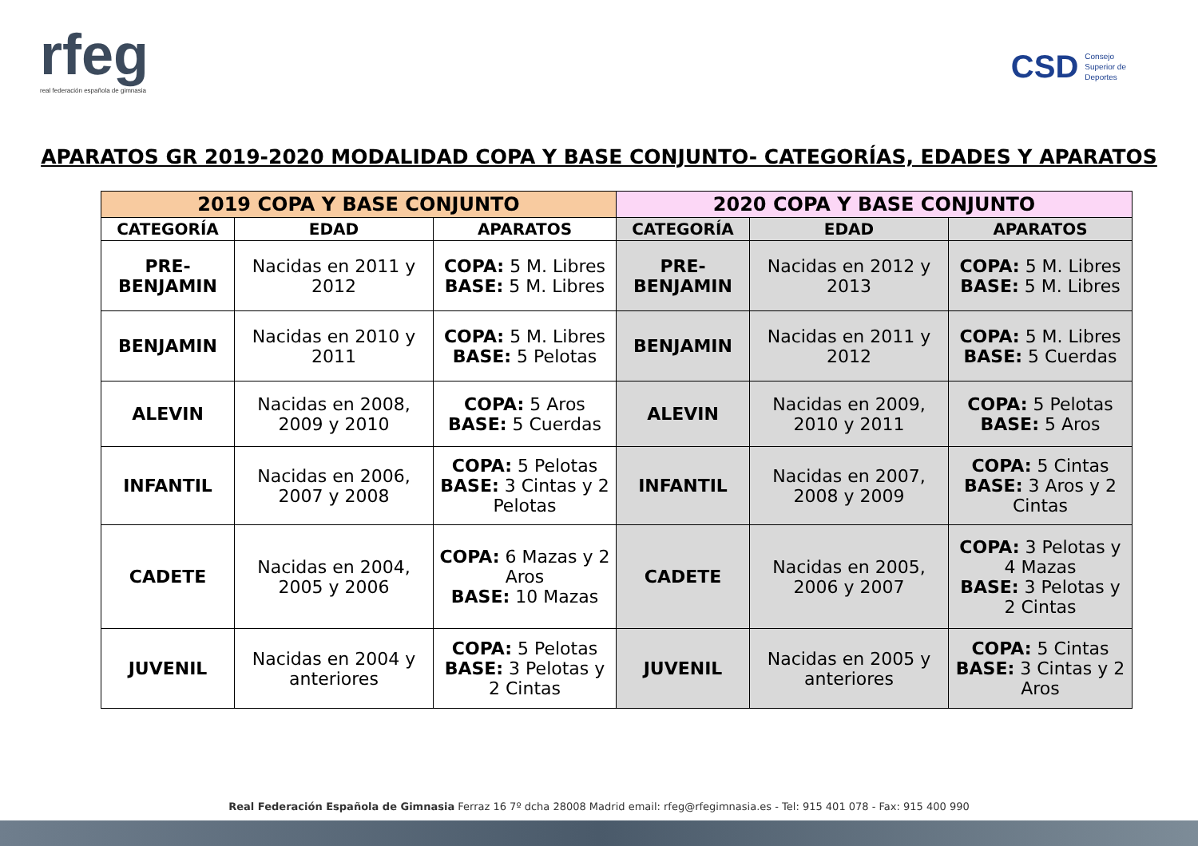rfeg
real federación española de gimnasia
CSD Consejo
Superior de
Deportes
APARATOS GR 2019-2020 MODALIDAD COPA Y BASE CONJUNTO- CATEGORÍAS, EDADES Y APARATOS
| 2019 COPA Y BASE CONJUNTO | | | 2020 COPA Y BASE CONJUNTO | | |
| --- | --- | --- | --- | --- | --- |
| CATEGORÍA | EDAD | APARATOS | CATEGORÍA | EDAD | APARATOS |
| PRE-BENJAMIN | Nacidas en 2011 y 2012 | COPA: 5 M. Libres BASE: 5 M. Libres | PRE-BENJAMIN | Nacidas en 2012 y 2013 | COPA: 5 M. Libres BASE: 5 M. Libres |
| BENJAMIN | Nacidas en 2010 y 2011 | COPA: 5 M. Libres BASE: 5 Pelotas | BENJAMIN | Nacidas en 2011 y 2012 | COPA: 5 M. Libres BASE: 5 Cuerdas |
| ALEVIN | Nacidas en 2008, 2009 y 2010 | COPA: 5 Aros BASE: 5 Cuerdas | ALEVIN | Nacidas en 2009, 2010 y 2011 | COPA: 5 Pelotas BASE: 5 Aros |
| INFANTIL | Nacidas en 2006, 2007 y 2008 | COPA: 5 Pelotas BASE: 3 Cintas y 2 Pelotas | INFANTIL | Nacidas en 2007, 2008 y 2009 | COPA: 5 Cintas BASE: 3 Aros y 2 Cintas |
| CADETE | Nacidas en 2004, 2005 y 2006 | COPA: 6 Mazas y 2 Aros BASE: 10 Mazas | CADETE | Nacidas en 2005, 2006 y 2007 | COPA: 3 Pelotas y 4 Mazas BASE: 3 Pelotas y 2 Cintas |
| JUVENIL | Nacidas en 2004 y anteriores | COPA: 5 Pelotas BASE: 3 Pelotas y 2 Cintas | JUVENIL | Nacidas en 2005 y anteriores | COPA: 5 Cintas BASE: 3 Cintas y 2 Aros |
Real Federación Española de Gimnasia Ferraz 16 7º dcha 28008 Madrid email: rfeg@rfegimnasia.es - Tel: 915 401 078 - Fax: 915 400 990